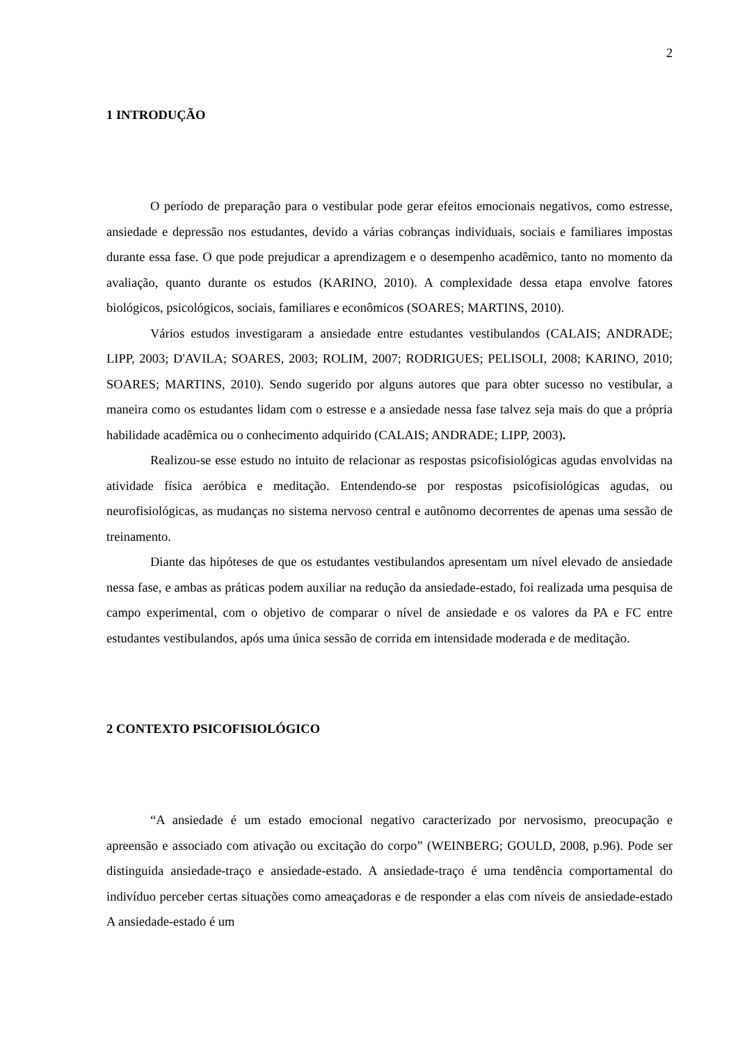2
1 INTRODUÇÃO
O período de preparação para o vestibular pode gerar efeitos emocionais negativos, como estresse, ansiedade e depressão nos estudantes, devido a várias cobranças individuais, sociais e familiares impostas durante essa fase. O que pode prejudicar a aprendizagem e o desempenho acadêmico, tanto no momento da avaliação, quanto durante os estudos (KARINO, 2010). A complexidade dessa etapa envolve fatores biológicos, psicológicos, sociais, familiares e econômicos (SOARES; MARTINS, 2010).
Vários estudos investigaram a ansiedade entre estudantes vestibulandos (CALAIS; ANDRADE; LIPP, 2003; D'AVILA; SOARES, 2003; ROLIM, 2007; RODRIGUES; PELISOLI, 2008; KARINO, 2010; SOARES; MARTINS, 2010). Sendo sugerido por alguns autores que para obter sucesso no vestibular, a maneira como os estudantes lidam com o estresse e a ansiedade nessa fase talvez seja mais do que a própria habilidade acadêmica ou o conhecimento adquirido (CALAIS; ANDRADE; LIPP, 2003).
Realizou-se esse estudo no intuito de relacionar as respostas psicofisiológicas agudas envolvidas na atividade física aeróbica e meditação. Entendendo-se por respostas psicofisiológicas agudas, ou neurofisiológicas, as mudanças no sistema nervoso central e autônomo decorrentes de apenas uma sessão de treinamento.
Diante das hipóteses de que os estudantes vestibulandos apresentam um nível elevado de ansiedade nessa fase, e ambas as práticas podem auxiliar na redução da ansiedade-estado, foi realizada uma pesquisa de campo experimental, com o objetivo de comparar o nível de ansiedade e os valores da PA e FC entre estudantes vestibulandos, após uma única sessão de corrida em intensidade moderada e de meditação.
2 CONTEXTO PSICOFISIOLÓGICO
“A ansiedade é um estado emocional negativo caracterizado por nervosismo, preocupação e apreensão e associado com ativação ou excitação do corpo” (WEINBERG; GOULD, 2008, p.96). Pode ser distinguida ansiedade-traço e ansiedade-estado. A ansiedade-traço é uma tendência comportamental do indivíduo perceber certas situações como ameaçadoras e de responder a elas com níveis de ansiedade-estado A ansiedade-estado é um